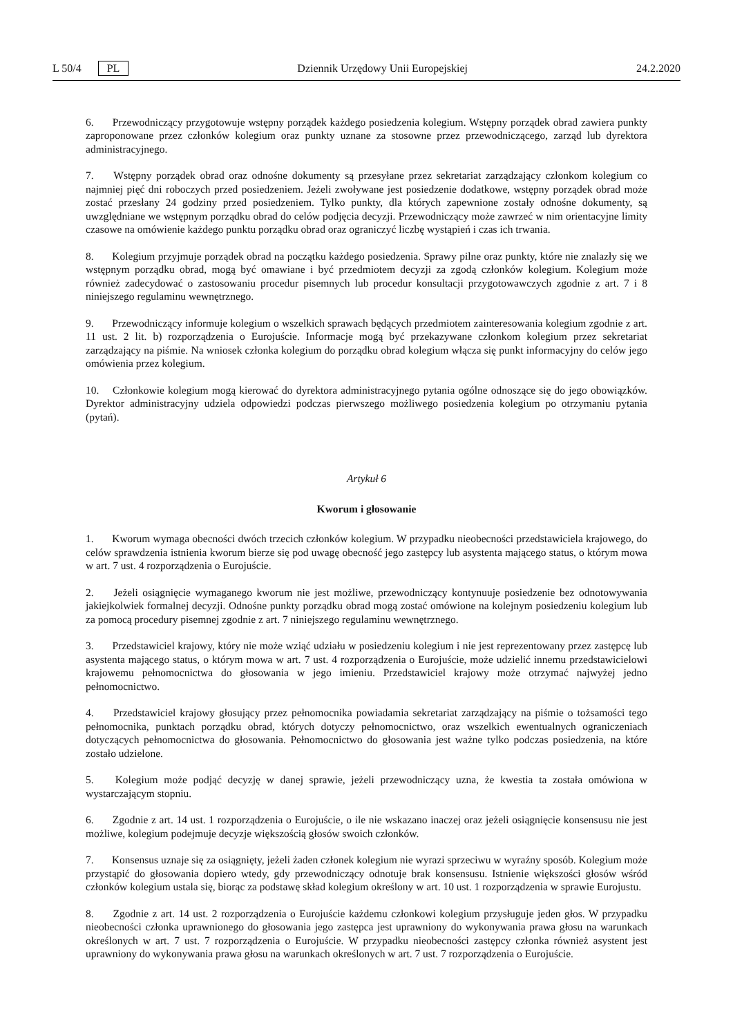L 50/4 PL Dziennik Urzędowy Unii Europejskiej 24.2.2020
6. Przewodniczący przygotowuje wstępny porządek każdego posiedzenia kolegium. Wstępny porządek obrad zawiera punkty zaproponowane przez członków kolegium oraz punkty uznane za stosowne przez przewodniczącego, zarząd lub dyrektora administracyjnego.
7. Wstępny porządek obrad oraz odnośne dokumenty są przesyłane przez sekretariat zarządzający członkom kolegium co najmniej pięć dni roboczych przed posiedzeniem. Jeżeli zwoływane jest posiedzenie dodatkowe, wstępny porządek obrad może zostać przesłany 24 godziny przed posiedzeniem. Tylko punkty, dla których zapewnione zostały odnośne dokumenty, są uwzględniane we wstępnym porządku obrad do celów podjęcia decyzji. Przewodniczący może zawrzeć w nim orientacyjne limity czasowe na omówienie każdego punktu porządku obrad oraz ograniczyć liczbę wystąpień i czas ich trwania.
8. Kolegium przyjmuje porządek obrad na początku każdego posiedzenia. Sprawy pilne oraz punkty, które nie znalazły się we wstępnym porządku obrad, mogą być omawiane i być przedmiotem decyzji za zgodą członków kolegium. Kolegium może również zadecydować o zastosowaniu procedur pisemnych lub procedur konsultacji przygotowawczych zgodnie z art. 7 i 8 niniejszego regulaminu wewnętrznego.
9. Przewodniczący informuje kolegium o wszelkich sprawach będących przedmiotem zainteresowania kolegium zgodnie z art. 11 ust. 2 lit. b) rozporządzenia o Eurojuście. Informacje mogą być przekazywane członkom kolegium przez sekretariat zarządzający na piśmie. Na wniosek członka kolegium do porządku obrad kolegium włącza się punkt informacyjny do celów jego omówienia przez kolegium.
10. Członkowie kolegium mogą kierować do dyrektora administracyjnego pytania ogólne odnoszące się do jego obowiązków. Dyrektor administracyjny udziela odpowiedzi podczas pierwszego możliwego posiedzenia kolegium po otrzymaniu pytania (pytań).
Artykuł 6
Kworum i głosowanie
1. Kworum wymaga obecności dwóch trzecich członków kolegium. W przypadku nieobecności przedstawiciela krajowego, do celów sprawdzenia istnienia kworum bierze się pod uwagę obecność jego zastępcy lub asystenta mającego status, o którym mowa w art. 7 ust. 4 rozporządzenia o Eurojuście.
2. Jeżeli osiągnięcie wymaganego kworum nie jest możliwe, przewodniczący kontynuuje posiedzenie bez odnotowywania jakiejkolwiek formalnej decyzji. Odnośne punkty porządku obrad mogą zostać omówione na kolejnym posiedzeniu kolegium lub za pomocą procedury pisemnej zgodnie z art. 7 niniejszego regulaminu wewnętrznego.
3. Przedstawiciel krajowy, który nie może wziąć udziału w posiedzeniu kolegium i nie jest reprezentowany przez zastępcę lub asystenta mającego status, o którym mowa w art. 7 ust. 4 rozporządzenia o Eurojuście, może udzielić innemu przedstawicielowi krajowemu pełnomocnictwa do głosowania w jego imieniu. Przedstawiciel krajowy może otrzymać najwyżej jedno pełnomocnictwo.
4. Przedstawiciel krajowy głosujący przez pełnomocnika powiadamia sekretariat zarządzający na piśmie o tożsamości tego pełnomocnika, punktach porządku obrad, których dotyczy pełnomocnictwo, oraz wszelkich ewentualnych ograniczeniach dotyczących pełnomocnictwa do głosowania. Pełnomocnictwo do głosowania jest ważne tylko podczas posiedzenia, na które zostało udzielone.
5. Kolegium może podjąć decyzję w danej sprawie, jeżeli przewodniczący uzna, że kwestia ta została omówiona w wystarczającym stopniu.
6. Zgodnie z art. 14 ust. 1 rozporządzenia o Eurojuście, o ile nie wskazano inaczej oraz jeżeli osiągnięcie konsensusu nie jest możliwe, kolegium podejmuje decyzje większością głosów swoich członków.
7. Konsensus uznaje się za osiągnięty, jeżeli żaden członek kolegium nie wyrazi sprzeciwu w wyraźny sposób. Kolegium może przystąpić do głosowania dopiero wtedy, gdy przewodniczący odnotuje brak konsensusu. Istnienie większości głosów wśród członków kolegium ustala się, biorąc za podstawę skład kolegium określony w art. 10 ust. 1 rozporządzenia w sprawie Eurojustu.
8. Zgodnie z art. 14 ust. 2 rozporządzenia o Eurojuście każdemu członkowi kolegium przysługuje jeden głos. W przypadku nieobecności członka uprawnionego do głosowania jego zastępca jest uprawniony do wykonywania prawa głosu na warunkach określonych w art. 7 ust. 7 rozporządzenia o Eurojuście. W przypadku nieobecności zastępcy członka również asystent jest uprawniony do wykonywania prawa głosu na warunkach określonych w art. 7 ust. 7 rozporządzenia o Eurojuście.